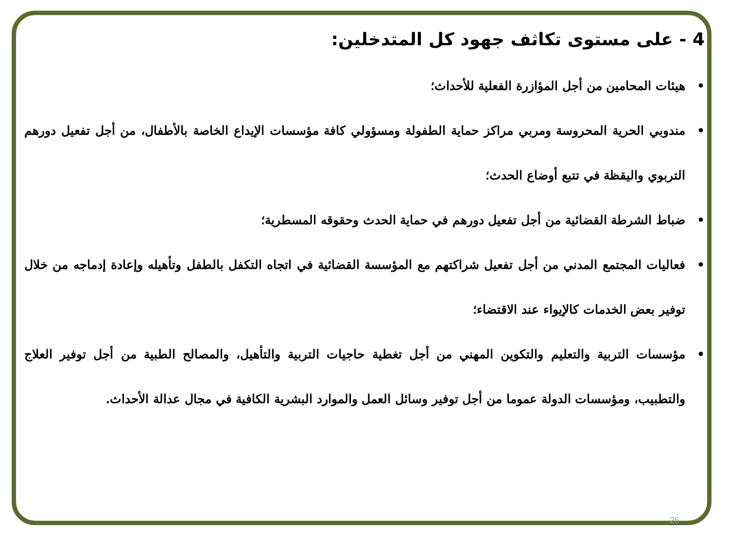4 - على مستوى تكاثف جهود كل المتدخلين:
• هيئات المحامين من أجل المؤازرة الفعلية للأحداث؛
• مندوبي الحرية المحروسة ومربي مراكز حماية الطفولة ومسؤولي كافة مؤسسات الإيداع الخاصة بالأطفال، من أجل تفعيل دورهم التربوي واليقظة في تتبع أوضاع الحدث؛
• ضباط الشرطة القضائية من أجل تفعيل دورهم في حماية الحدث وحقوقه المسطرية؛
• فعاليات المجتمع المدني من أجل تفعيل شراكتهم مع المؤسسة القضائية في اتجاه التكفل بالطفل وتأهيله وإعادة إدماجه من خلال توفير بعض الخدمات كالإيواء عند الاقتضاء؛
• مؤسسات التربية والتعليم والتكوين المهني من أجل تغطية حاجيات التربية والتأهيل، والمصالح الطبية من أجل توفير العلاج والتطبيب، ومؤسسات الدولة عموما من أجل توفير وسائل العمل والموارد البشرية الكافية في مجال عدالة الأحداث.
26